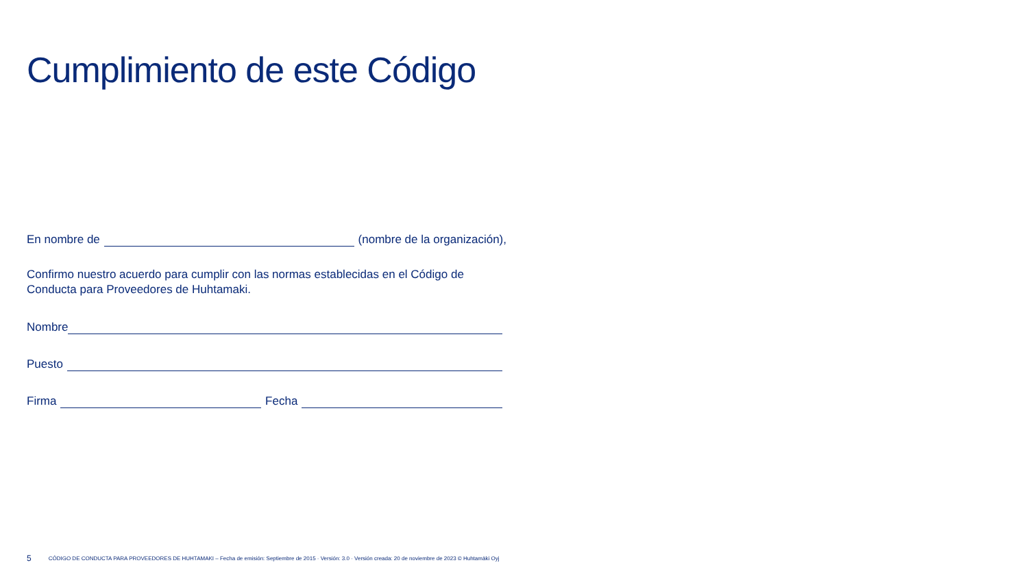Cumplimiento de este Código
En nombre de (nombre de la organización),
Confirmo nuestro acuerdo para cumplir con las normas establecidas en el Código de Conducta para Proveedores de Huhtamaki.
Nombre
Puesto
Firma Fecha
5 CÓDIGO DE CONDUCTA PARA PROVEEDORES DE HUHTAMAKI – Fecha de emisión: Septiembre de 2015 · Versión: 3.0 · Versión creada: 20 de noviembre de 2023 © Huhtamäki Oyj